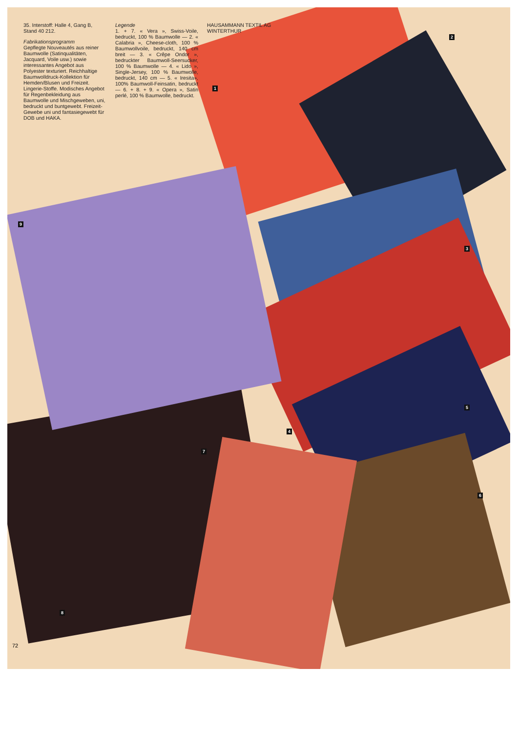35. Interstoff: Halle 4, Gang B, Stand 40 212.
Fabrikationsprogramm
Gepflegte Nouveautés aus reiner Baumwolle (Satinqualitäten, Jacquard, Voile usw.) sowie interessantes Angebot aus Polyester texturiert. Reichhaltige Baumwolldruck-Kollektion für Hemden/Blusen und Freizeit. Lingerie-Stoffe. Modisches Angebot für Regenbekleidung aus Baumwolle und Mischgeweben, uni, bedruckt und buntgewebt. Freizeit-Gewebe uni und fantasiegewebt für DOB und HAKA.
Legende
1. + 7. « Vera », Swiss-Voile, bedruckt, 100 % Baumwolle — 2. « Calabria », Cheese-cloth, 100 % Baumwollvoile, bedruckt, 140 cm breit — 3. « Crêpe Ondor », bedruckter Baumwoll-Seersucker, 100 % Baumwolle — 4. « Lido », Single-Jersey, 100 % Baumwolle, bedruckt, 140 cm — 5. « Iresita», 100% Baumwoll-Feinsatin, bedruckt — 6. + 8. + 9. « Opera », Satin perlé, 100 % Baumwolle, bedruckt.
HAUSAMMANN TEXTIL AG
WINTERTHUR
1
2
3
4
5
6
7
8
9
72